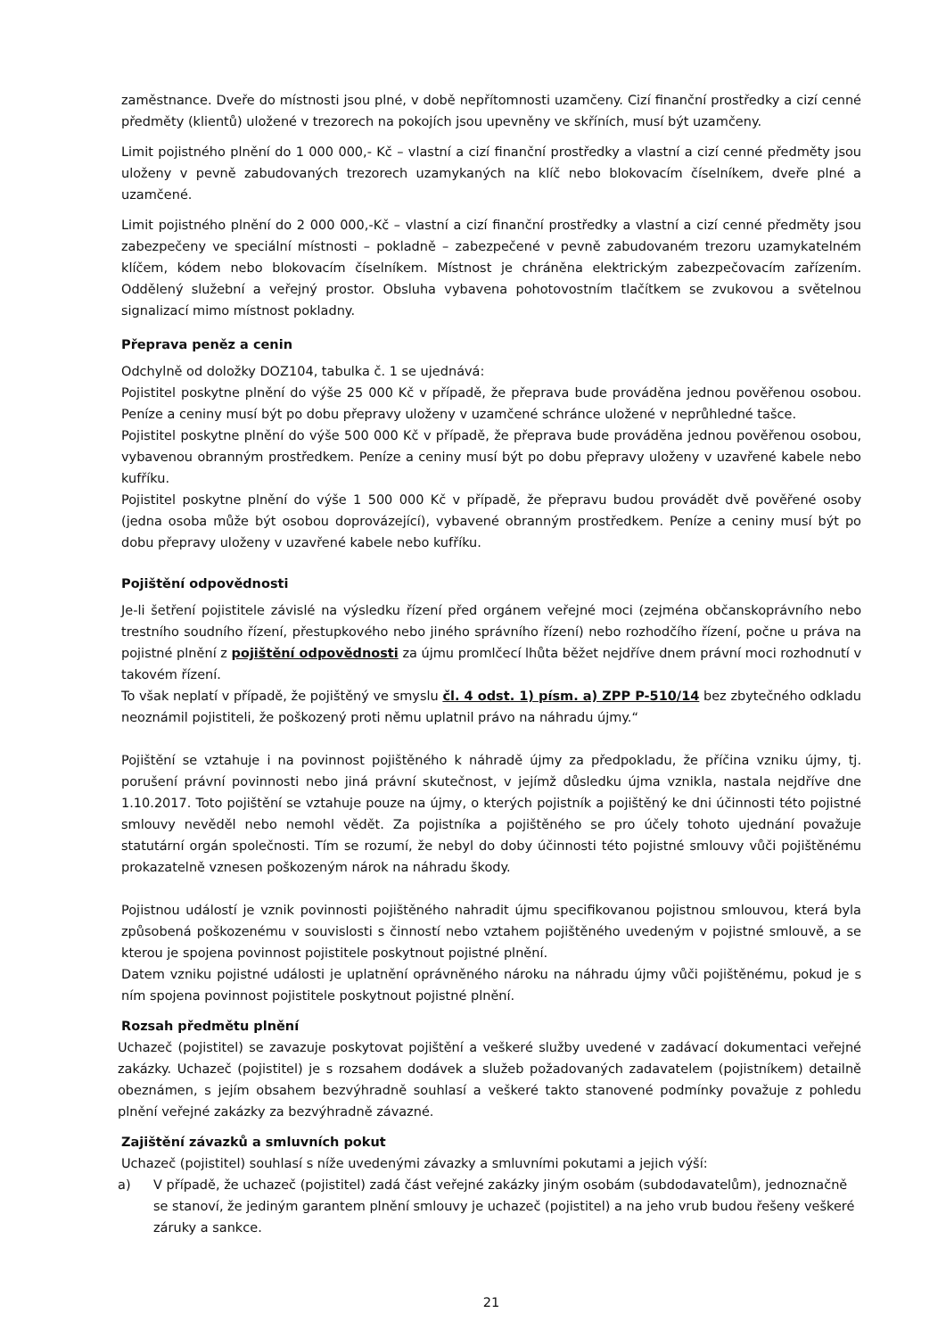zaměstnance. Dveře do místnosti jsou plné, v době nepřítomnosti uzamčeny. Cizí finanční prostředky a cizí cenné předměty (klientů) uložené v trezorech na pokojích jsou upevněny ve skříních, musí být uzamčeny.
Limit pojistného plnění do 1 000 000,- Kč – vlastní a cizí finanční prostředky a vlastní a cizí cenné předměty jsou uloženy v pevně zabudovaných trezorech uzamykaných na klíč nebo blokovacím číselníkem, dveře plné a uzamčené.
Limit pojistného plnění do 2 000 000,-Kč – vlastní a cizí finanční prostředky a vlastní a cizí cenné předměty jsou zabezpečeny ve speciální místnosti – pokladně – zabezpečené v pevně zabudovaném trezoru uzamykatelném klíčem, kódem nebo blokovacím číselníkem. Místnost je chráněna elektrickým zabezpečovacím zařízením. Oddělený služební a veřejný prostor. Obsluha vybavena pohotovostním tlačítkem se zvukovou a světelnou signalizací mimo místnost pokladny.
Přeprava peněz a cenin
Odchylně od doložky DOZ104, tabulka č. 1 se ujednává:
Pojistitel poskytne plnění do výše 25 000 Kč v případě, že přeprava bude prováděna jednou pověřenou osobou. Peníze a ceniny musí být po dobu přepravy uloženy v uzamčené schránce uložené v neprůhledné tašce.
Pojistitel poskytne plnění do výše 500 000 Kč v případě, že přeprava bude prováděna jednou pověřenou osobou, vybavenou obranným prostředkem. Peníze a ceniny musí být po dobu přepravy uloženy v uzavřené kabele nebo kufříku.
Pojistitel poskytne plnění do výše 1 500 000 Kč v případě, že přepravu budou provádět dvě pověřené osoby (jedna osoba může být osobou doprovázející), vybavené obranným prostředkem. Peníze a ceniny musí být po dobu přepravy uloženy v uzavřené kabele nebo kufříku.
Pojištění odpovědnosti
Je-li šetření pojistitele závislé na výsledku řízení před orgánem veřejné moci (zejména občanskoprávního nebo trestního soudního řízení, přestupkového nebo jiného správního řízení) nebo rozhodčího řízení, počne u práva na pojistné plnění z pojištění odpovědnosti za újmu promlčecí lhůta běžet nejdříve dnem právní moci rozhodnutí v takovém řízení.
To však neplatí v případě, že pojištěný ve smyslu čl. 4 odst. 1) písm. a) ZPP P-510/14 bez zbytečného odkladu neoznámil pojistiteli, že poškozený proti němu uplatnil právo na náhradu újmy.“
Pojištění se vztahuje i na povinnost pojištěného k náhradě újmy za předpokladu, že příčina vzniku újmy, tj. porušení právní povinnosti nebo jiná právní skutečnost, v jejímž důsledku újma vznikla, nastala nejdříve dne 1.10.2017. Toto pojištění se vztahuje pouze na újmy, o kterých pojistník a pojištěný ke dni účinnosti této pojistné smlouvy nevěděl nebo nemohl vědět. Za pojistníka a pojištěného se pro účely tohoto ujednání považuje statutární orgán společnosti. Tím se rozumí, že nebyl do doby účinnosti této pojistné smlouvy vůči pojištěnému prokazatelně vznesen poškozeným nárok na náhradu škody.
Pojistnou událostí je vznik povinnosti pojištěného nahradit újmu specifikovanou pojistnou smlouvou, která byla způsobená poškozenému v souvislosti s činností nebo vztahem pojištěného uvedeným v pojistné smlouvě, a se kterou je spojena povinnost pojistitele poskytnout pojistné plnění.
Datem vzniku pojistné události je uplatnění oprávněného nároku na náhradu újmy vůči pojištěnému, pokud je s ním spojena povinnost pojistitele poskytnout pojistné plnění.
Rozsah předmětu plnění
Uchazeč (pojistitel) se zavazuje poskytovat pojištění a veškeré služby uvedené v zadávací dokumentaci veřejné zakázky. Uchazeč (pojistitel) je s rozsahem dodávek a služeb požadovaných zadavatelem (pojistníkem) detailně obeznámen, s jejím obsahem bezvýhradně souhlasí a veškeré takto stanovené podmínky považuje z pohledu plnění veřejné zakázky za bezvýhradně závazné.
Zajištění závazků a smluvních pokut
Uchazeč (pojistitel) souhlasí s níže uvedenými závazky a smluvními pokutami a jejich výší:
a) V případě, že uchazeč (pojistitel) zadá část veřejné zakázky jiným osobám (subdodavatelům), jednoznačně se stanoví, že jediným garantem plnění smlouvy je uchazeč (pojistitel) a na jeho vrub budou řešeny veškeré záruky a sankce.
21